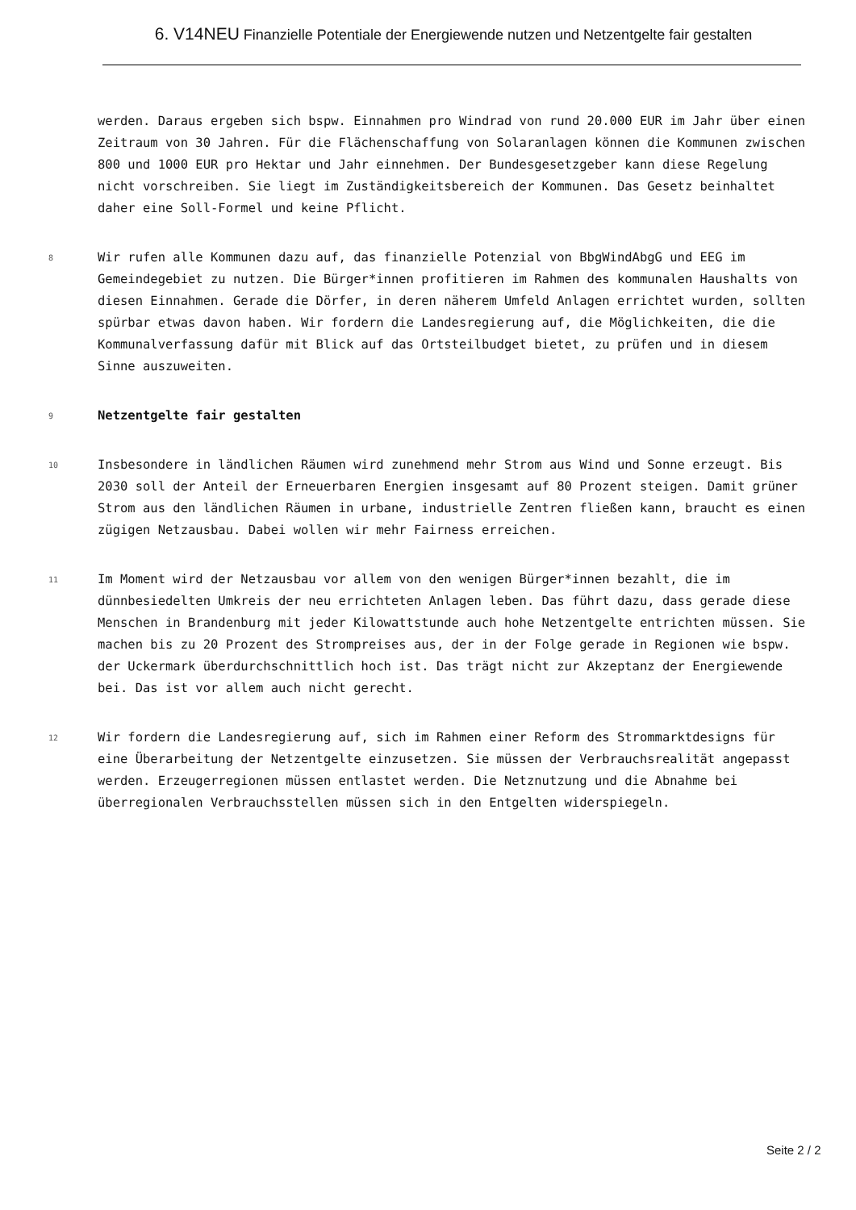6. V14NEU Finanzielle Potentiale der Energiewende nutzen und Netzentgelte fair gestalten
werden. Daraus ergeben sich bspw. Einnahmen pro Windrad von rund 20.000 EUR im Jahr über einen Zeitraum von 30 Jahren. Für die Flächenschaffung von Solaranlagen können die Kommunen zwischen 800 und 1000 EUR pro Hektar und Jahr einnehmen. Der Bundesgesetzgeber kann diese Regelung nicht vorschreiben. Sie liegt im Zuständigkeitsbereich der Kommunen. Das Gesetz beinhaltet daher eine Soll-Formel und keine Pflicht.
8
Wir rufen alle Kommunen dazu auf, das finanzielle Potenzial von BbgWindAbgG und EEG im Gemeindegebiet zu nutzen. Die Bürger*innen profitieren im Rahmen des kommunalen Haushalts von diesen Einnahmen. Gerade die Dörfer, in deren näherem Umfeld Anlagen errichtet wurden, sollten spürbar etwas davon haben. Wir fordern die Landesregierung auf, die Möglichkeiten, die die Kommunalverfassung dafür mit Blick auf das Ortsteilbudget bietet, zu prüfen und in diesem Sinne auszuweiten.
9
Netzentgelte fair gestalten
10
Insbesondere in ländlichen Räumen wird zunehmend mehr Strom aus Wind und Sonne erzeugt. Bis 2030 soll der Anteil der Erneuerbaren Energien insgesamt auf 80 Prozent steigen. Damit grüner Strom aus den ländlichen Räumen in urbane, industrielle Zentren fließen kann, braucht es einen zügigen Netzausbau. Dabei wollen wir mehr Fairness erreichen.
11
Im Moment wird der Netzausbau vor allem von den wenigen Bürger*innen bezahlt, die im dünnbesiedelten Umkreis der neu errichteten Anlagen leben. Das führt dazu, dass gerade diese Menschen in Brandenburg mit jeder Kilowattstunde auch hohe Netzentgelte entrichten müssen. Sie machen bis zu 20 Prozent des Strompreises aus, der in der Folge gerade in Regionen wie bspw. der Uckermark überdurchschnittlich hoch ist. Das trägt nicht zur Akzeptanz der Energiewende bei. Das ist vor allem auch nicht gerecht.
12
Wir fordern die Landesregierung auf, sich im Rahmen einer Reform des Strommarktdesigns für eine Überarbeitung der Netzentgelte einzusetzen. Sie müssen der Verbrauchsrealität angepasst werden. Erzeugerregionen müssen entlastet werden. Die Netznutzung und die Abnahme bei überregionalen Verbrauchsstellen müssen sich in den Entgelten widerspiegeln.
Seite 2 / 2